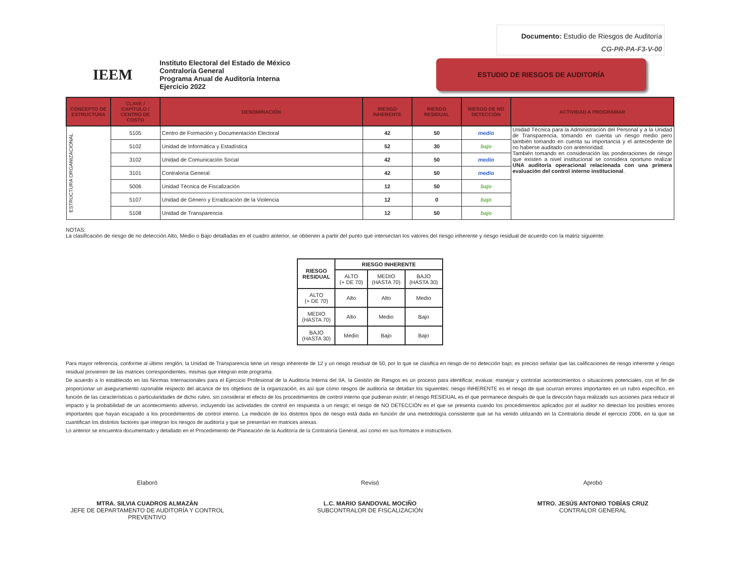Documento: Estudio de Riesgos de Auditoría
CG-PR-PA-F3-V-00
IEEM
Instituto Electoral del Estado de México
Contraloría General
Programa Anual de Auditoría Interna
Ejercicio 2022
ESTUDIO DE RIESGOS DE AUDITORÍA
| CONCEPTO DE ESTRUCTURA | CLAVE / CAPÍTULO / CENTRO DE COSTO | DENOMINACIÓN | RIESGO INHERENTE | RIESGO RESIDUAL | RIESGO DE NO DETECCIÓN | ACTIVIDAD A PROGRAMAR |
| --- | --- | --- | --- | --- | --- | --- |
| ESTRUCTURA ORGANIZACIONAL | 5105 | Centro de Formación y Documentación Electoral | 42 | 50 | medio | Unidad Técnica para la Administración del Personal y a la Unidad de Transparencia, tomando en cuenta un riesgo medio pero también tomando en cuenta su importancia y el antecedente de no haberse auditado con anterioridad. También tomando en consideración las ponderaciones de riesgo que existen a nivel institucional se considera oportuno realizar UNA auditoría operacional relacionada con una primera evaluación del control interno institucional . |
| | 5102 | Unidad de Informática y Estadística | 52 | 30 | bajo | |
| | 3102 | Unidad de Comunicación Social | 42 | 50 | medio | |
| | 3101 | Contraloría General | 42 | 50 | medio | |
| | 5006 | Unidad Técnica de Fiscalización | 12 | 50 | bajo | |
| | 5107 | Unidad de Género y Erradicación de la Violencia | 12 | 0 | bajo | |
| | 5108 | Unidad de Transparencia | 12 | 50 | bajo | |
NOTAS:
La clasificación de riesgo de no detección Alto, Medio o Bajo detalladas en el cuadro anterior, se obtienen a partir del punto que intersectan los valores del riesgo inherente y riesgo residual de acuerdo con la matriz siguiente:
| RIESGO RESIDUAL | RIESGO INHERENTE | | |
| --- | --- | --- | --- |
| | ALTO (+ DE 70) | MEDIO (HASTA 70) | BAJO (HASTA 30) |
| ALTO (+ DE 70) | Alto | Alto | Medio |
| MEDIO (HASTA 70) | Alto | Medio | Bajo |
| BAJO (HASTA 30) | Medio | Bajo | Bajo |
Para mayor referencia, conforme al último renglón, la Unidad de Transparencia tiene un riesgo inherente de 12 y un riesgo residual de 50, por lo que se clasifica en riesgo de no detección bajo; es preciso señalar que las calificaciones de riesgo inherente y riesgo residual provienen de las matrices correspondientes, mismas que integran este programa.
De acuerdo a lo establecido en las Normas Internacionales para el Ejercicio Profesional de la Auditoría Interna del IIA, la Gestión de Riesgos es un proceso para identificar, evaluar, manejar y controlar acontecimientos o situaciones potenciales, con el fin de proporcionar un aseguramiento razonable respecto del alcance de los objetivos de la organización, es así que como riesgos de auditoría se detallan los siguientes: riesgo INHERENTE es el riesgo de que ocurran errores importantes en un rubro específico, en función de las características o particularidades de dicho rubro, sin considerar el efecto de los procedimientos de control interno que pudieran existir; el riesgo RESIDUAL es el que permanece después de que la dirección haya realizado sus acciones para reducir el impacto y la probabilidad de un acontecimiento adverso, incluyendo las actividades de control en respuesta a un riesgo; el riesgo de NO DETECCIÓN es el que se presenta cuando los procedimientos aplicados por el auditor no detectan los posibles errores importantes que hayan escapado a los procedimientos de control interno. La medición de los distintos tipos de riesgo está dada en función de una metodología consistente que se ha venido utilizando en la Contraloría desde el ejercicio 2006, en la que se cuantifican los distintos factores que integran los riesgos de auditoría y que se presentan en matrices anexas.
Lo anterior se encuentra documentado y detallado en el Procedimiento de Planeación de la Auditoría de la Contraloría General, así como en sus formatos e instructivos.
Elaboró
MTRA. SILVIA CUADROS ALMAZÁN
JEFE DE DEPARTAMENTO DE AUDITORÍA Y CONTROL PREVENTIVO
Revisó
L.C. MARIO SANDOVAL MOCIÑO
SUBCONTRALOR DE FISCALIZACIÓN
Aprobó
MTRO. JESÚS ANTONIO TOBÍAS CRUZ
CONTRALOR GENERAL